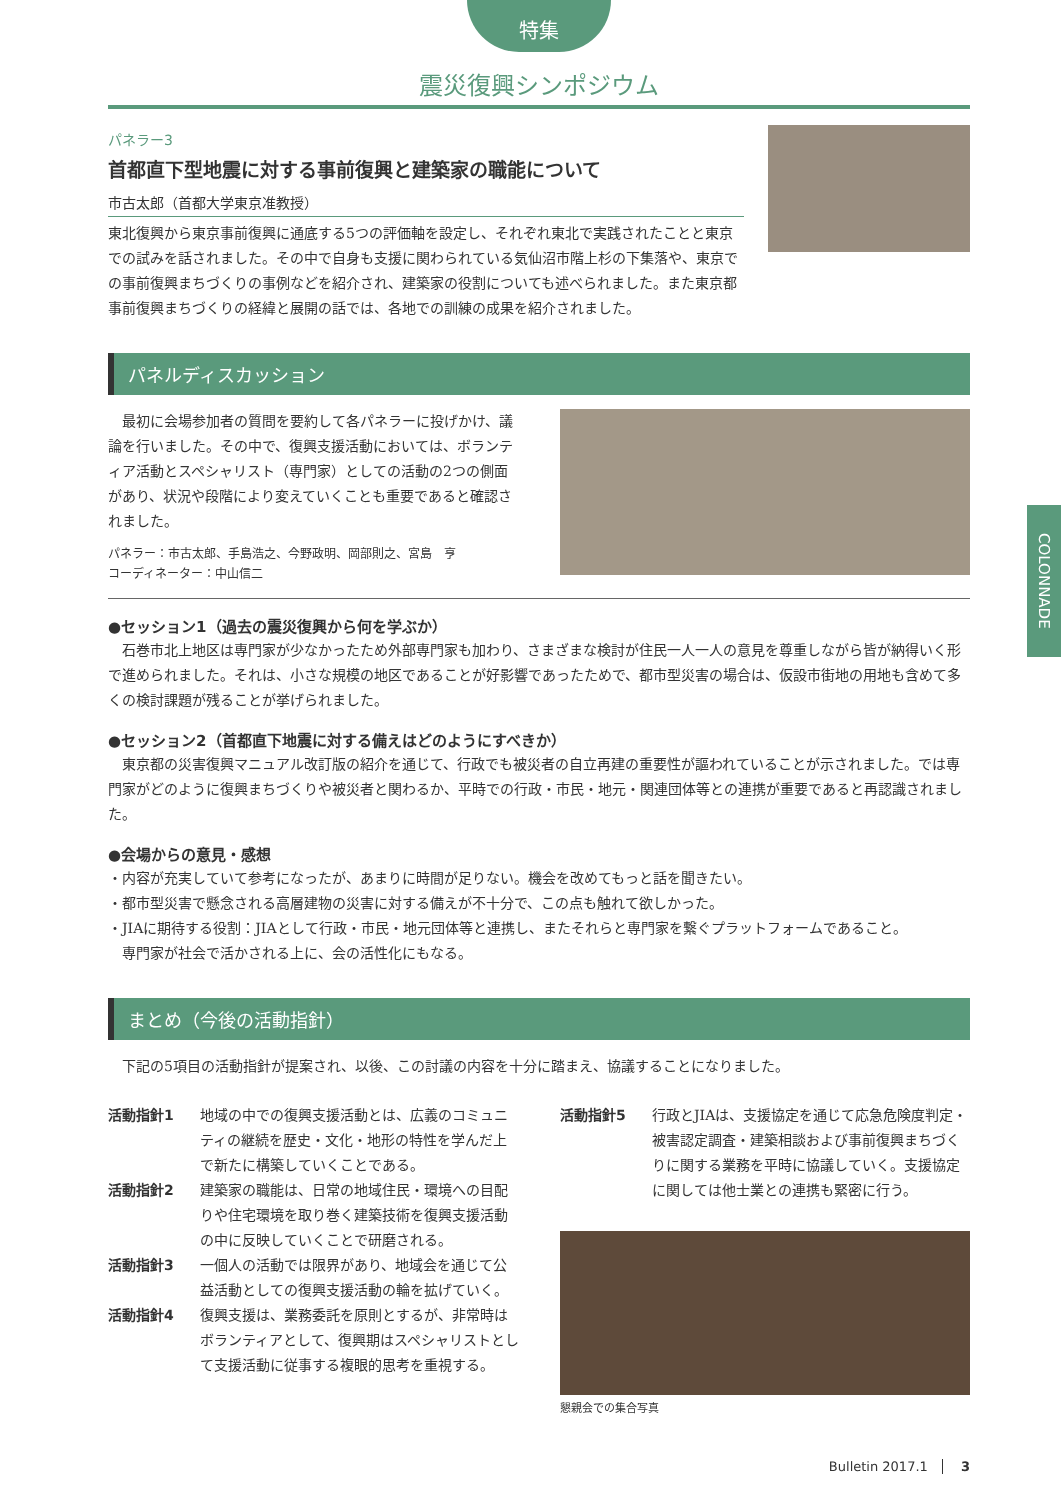特集
震災復興シンポジウム
パネラー3
首都直下型地震に対する事前復興と建築家の職能について
市古太郎（首都大学東京准教授）
東北復興から東京事前復興に通底する5つの評価軸を設定し、それぞれ東北で実践されたことと東京での試みを話されました。その中で自身も支援に関わられている気仙沼市階上杉の下集落や、東京での事前復興まちづくりの事例などを紹介され、建築家の役割についても述べられました。また東京都事前復興まちづくりの経緯と展開の話では、各地での訓練の成果を紹介されました。
パネルディスカッション
　最初に会場参加者の質問を要約して各パネラーに投げかけ、議論を行いました。その中で、復興支援活動においては、ボランティア活動とスペシャリスト（専門家）としての活動の2つの側面があり、状況や段階により変えていくことも重要であると確認されました。
パネラー：市古太郎、手島浩之、今野政明、岡部則之、宮島　亨
コーディネーター：中山信二
●セッション1（過去の震災復興から何を学ぶか）
　石巻市北上地区は専門家が少なかったため外部専門家も加わり、さまざまな検討が住民一人一人の意見を尊重しながら皆が納得いく形で進められました。それは、小さな規模の地区であることが好影響であったためで、都市型災害の場合は、仮設市街地の用地も含めて多くの検討課題が残ることが挙げられました。
●セッション2（首都直下地震に対する備えはどのようにすべきか）
　東京都の災害復興マニュアル改訂版の紹介を通じて、行政でも被災者の自立再建の重要性が謳われていることが示されました。では専門家がどのように復興まちづくりや被災者と関わるか、平時での行政・市民・地元・関連団体等との連携が重要であると再認識されました。
●会場からの意見・感想
・内容が充実していて参考になったが、あまりに時間が足りない。機会を改めてもっと話を聞きたい。
・都市型災害で懸念される高層建物の災害に対する備えが不十分で、この点も触れて欲しかった。
・JIAに期待する役割：JIAとして行政・市民・地元団体等と連携し、またそれらと専門家を繋ぐプラットフォームであること。
　専門家が社会で活かされる上に、会の活性化にもなる。
まとめ（今後の活動指針）
　下記の5項目の活動指針が提案され、以後、この討議の内容を十分に踏まえ、協議することになりました。
活動指針1 地域の中での復興支援活動とは、広義のコミュニティの継続を歴史・文化・地形の特性を学んだ上で新たに構築していくことである。
活動指針2 建築家の職能は、日常の地域住民・環境への目配りや住宅環境を取り巻く建築技術を復興支援活動の中に反映していくことで研磨される。
活動指針3 一個人の活動では限界があり、地域会を通じて公益活動としての復興支援活動の輪を拡げていく。
活動指針4 復興支援は、業務委託を原則とするが、非常時はボランティアとして、復興期はスペシャリストとして支援活動に従事する複眼的思考を重視する。
活動指針5 行政とJIAは、支援協定を通じて応急危険度判定・被害認定調査・建築相談および事前復興まちづくりに関する業務を平時に協議していく。支援協定に関しては他士業との連携も緊密に行う。
懇親会での集合写真
Bulletin 2017.1 3
COLONNADE